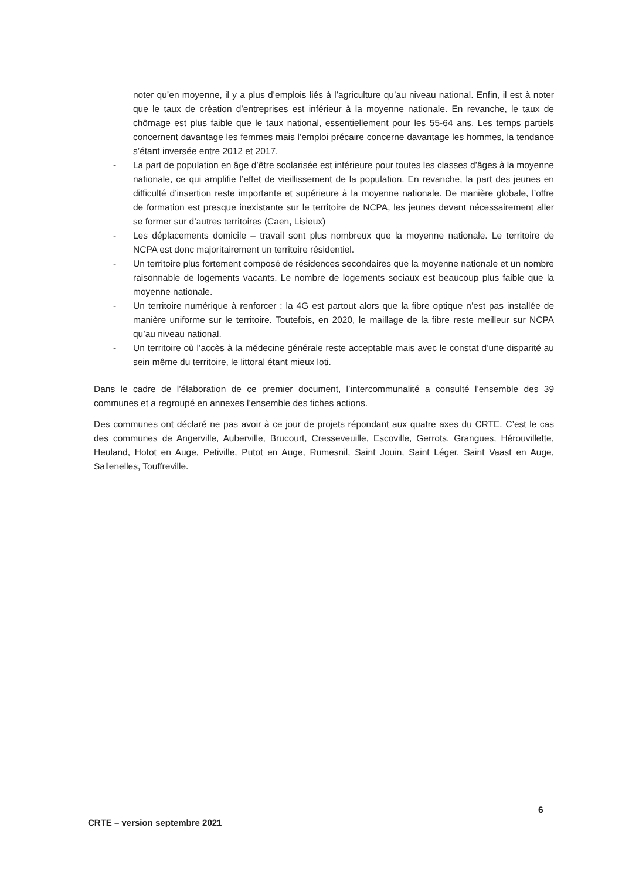noter qu’en moyenne, il y a plus d’emplois liés à l’agriculture qu’au niveau national. Enfin, il est à noter que le taux de création d’entreprises est inférieur à la moyenne nationale. En revanche, le taux de chômage est plus faible que le taux national, essentiellement pour les 55-64 ans. Les temps partiels concernent davantage les femmes mais l’emploi précaire concerne davantage les hommes, la tendance s’étant inversée entre 2012 et 2017.
- La part de population en âge d’être scolarisée est inférieure pour toutes les classes d’âges à la moyenne nationale, ce qui amplifie l’effet de vieillissement de la population. En revanche, la part des jeunes en difficulté d’insertion reste importante et supérieure à la moyenne nationale. De manière globale, l’offre de formation est presque inexistante sur le territoire de NCPA, les jeunes devant nécessairement aller se former sur d’autres territoires (Caen, Lisieux)
- Les déplacements domicile – travail sont plus nombreux que la moyenne nationale. Le territoire de NCPA est donc majoritairement un territoire résidentiel.
- Un territoire plus fortement composé de résidences secondaires que la moyenne nationale et un nombre raisonnable de logements vacants. Le nombre de logements sociaux est beaucoup plus faible que la moyenne nationale.
- Un territoire numérique à renforcer : la 4G est partout alors que la fibre optique n’est pas installée de manière uniforme sur le territoire. Toutefois, en 2020, le maillage de la fibre reste meilleur sur NCPA qu’au niveau national.
- Un territoire où l’accès à la médecine générale reste acceptable mais avec le constat d’une disparité au sein même du territoire, le littoral étant mieux loti.
Dans le cadre de l’élaboration de ce premier document, l’intercommunalité a consulté l’ensemble des 39 communes et a regroupé en annexes l’ensemble des fiches actions.
Des communes ont déclaré ne pas avoir à ce jour de projets répondant aux quatre axes du CRTE. C’est le cas des communes de Angerville, Auberville, Brucourt, Cresseveuille, Escoville, Gerrots, Grangues, Hérouvillette, Heuland, Hotot en Auge, Petiville, Putot en Auge, Rumesnil, Saint Jouin, Saint Léger, Saint Vaast en Auge, Sallenelles, Touffreville.
6
CRTE – version septembre 2021